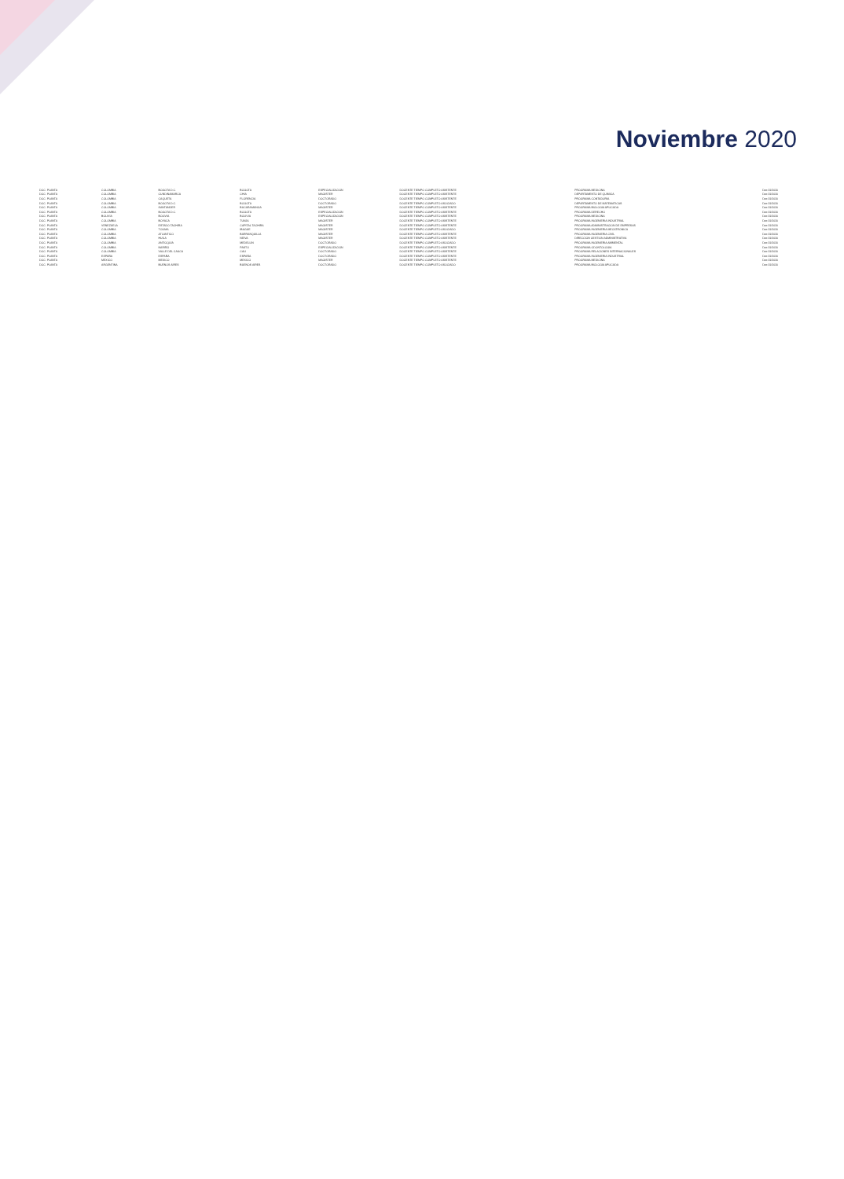Noviembre 2020
| DOC. PLANTA | COLOMBIA | BOGOTA D.C. | BOGOTA | ESPECIALIZACION | DOCENTE TIEMPO COMPLETO ASISTENTE | PROGRAMA MEDICINA | Dec 31/2020 |
| DOC. PLANTA | COLOMBIA | CUNDINAMARCA | CHIA | MAGISTER | DOCENTE TIEMPO COMPLETO ASISTENTE | DEPARTAMENTO DE QUIMICA | Dec 31/2020 |
| DOC. PLANTA | COLOMBIA | CAQUETA | FLORENCIA | DOCTORADO | DOCENTE TIEMPO COMPLETO ASISTENTE | PROGRAMA CONTADURIA | Dec 31/2020 |
| DOC. PLANTA | COLOMBIA | BOGOTA D.C. | BOGOTA | DOCTORADO | DOCENTE TIEMPO COMPLETO ASOCIADO | DEPARTAMENTO DE MATEMATICAS | Dec 31/2020 |
| DOC. PLANTA | COLOMBIA | SANTANDER | BUCARAMANGA | MAGISTER | DOCENTE TIEMPO COMPLETO ASISTENTE | PROGRAMA BIOLOGIA APLICADA | Dec 31/2020 |
| DOC. PLANTA | COLOMBIA | BOGOTA D.C. | BOGOTA | ESPECIALIZACION | DOCENTE TIEMPO COMPLETO ASISTENTE | PROGRAMA DERECHO | Dec 31/2020 |
| DOC. PLANTA | BOLIVIA | BOLIVIA | BOLIVIA | ESPECIALIZACION | DOCENTE TIEMPO COMPLETO ASISTENTE | PROGRAMA MEDICINA | Dec 31/2020 |
| DOC. PLANTA | COLOMBIA | BOYACA | TUNJA | MAGISTER | DOCENTE TIEMPO COMPLETO ASISTENTE | PROGRAMA INGENIERIA INDUSTRIAL | Dec 31/2020 |
| DOC. PLANTA | VENEZUELA | ESTADO TACHIRA | CAPITAL TACHIRA | MAGISTER | DOCENTE TIEMPO COMPLETO ASISTENTE | PROGRAMA ADMINISTRACION DE EMPRESAS | Dec 31/2020 |
| DOC. PLANTA | COLOMBIA | TOLIMA | IBAGUE | MAGISTER | DOCENTE TIEMPO COMPLETO ASOCIADO | PROGRAMA INGENIERIA MECATRONICA | Dec 31/2020 |
| DOC. PLANTA | COLOMBIA | ATLANTICO | BARRANQUILLA | MAGISTER | DOCENTE TIEMPO COMPLETO ASISTENTE | PROGRAMA INGENIERIA CIVIL | Dec 31/2020 |
| DOC. PLANTA | COLOMBIA | HUILA | NEIVA | MAGISTER | DOCENTE TIEMPO COMPLETO ASISTENTE | DIRECCION GESTION ADMINISTRATIVA | Dec 31/2020 |
| DOC. PLANTA | COLOMBIA | ANTIOQUIA | MEDELLIN | DOCTORADO | DOCENTE TIEMPO COMPLETO ASOCIADO | PROGRAMA INGENIERIA AMBIENTAL | Dec 31/2020 |
| DOC. PLANTA | COLOMBIA | NARIÑO | PASTO | ESPECIALIZACION | DOCENTE TIEMPO COMPLETO ASISTENTE | PROGRAMA ODONTOLOGIA | Dec 31/2020 |
| DOC. PLANTA | COLOMBIA | VALLE DEL CAUCA | CALI | DOCTORADO | DOCENTE TIEMPO COMPLETO ASISTENTE | PROGRAMA RELACIONES INTERNACIONALES | Dec 31/2020 |
| DOC. PLANTA | ESPAÑA | ESPAÑA | ESPAÑA | DOCTORADO | DOCENTE TIEMPO COMPLETO ASISTENTE | PROGRAMA INGENIERIA INDUSTRIAL | Dec 31/2020 |
| DOC. PLANTA | MEXICO | MEXICO | MEXICO | MAGISTER | DOCENTE TIEMPO COMPLETO ASISTENTE | PROGRAMA MEDICINA | Dec 31/2020 |
| DOC. PLANTA | ARGENTINA | BUENOS AIRES | BUENOS AIRES | DOCTORADO | DOCENTE TIEMPO COMPLETO ASOCIADO | PROGRAMA BIOLOGIA APLICADA | Dec 31/2020 |